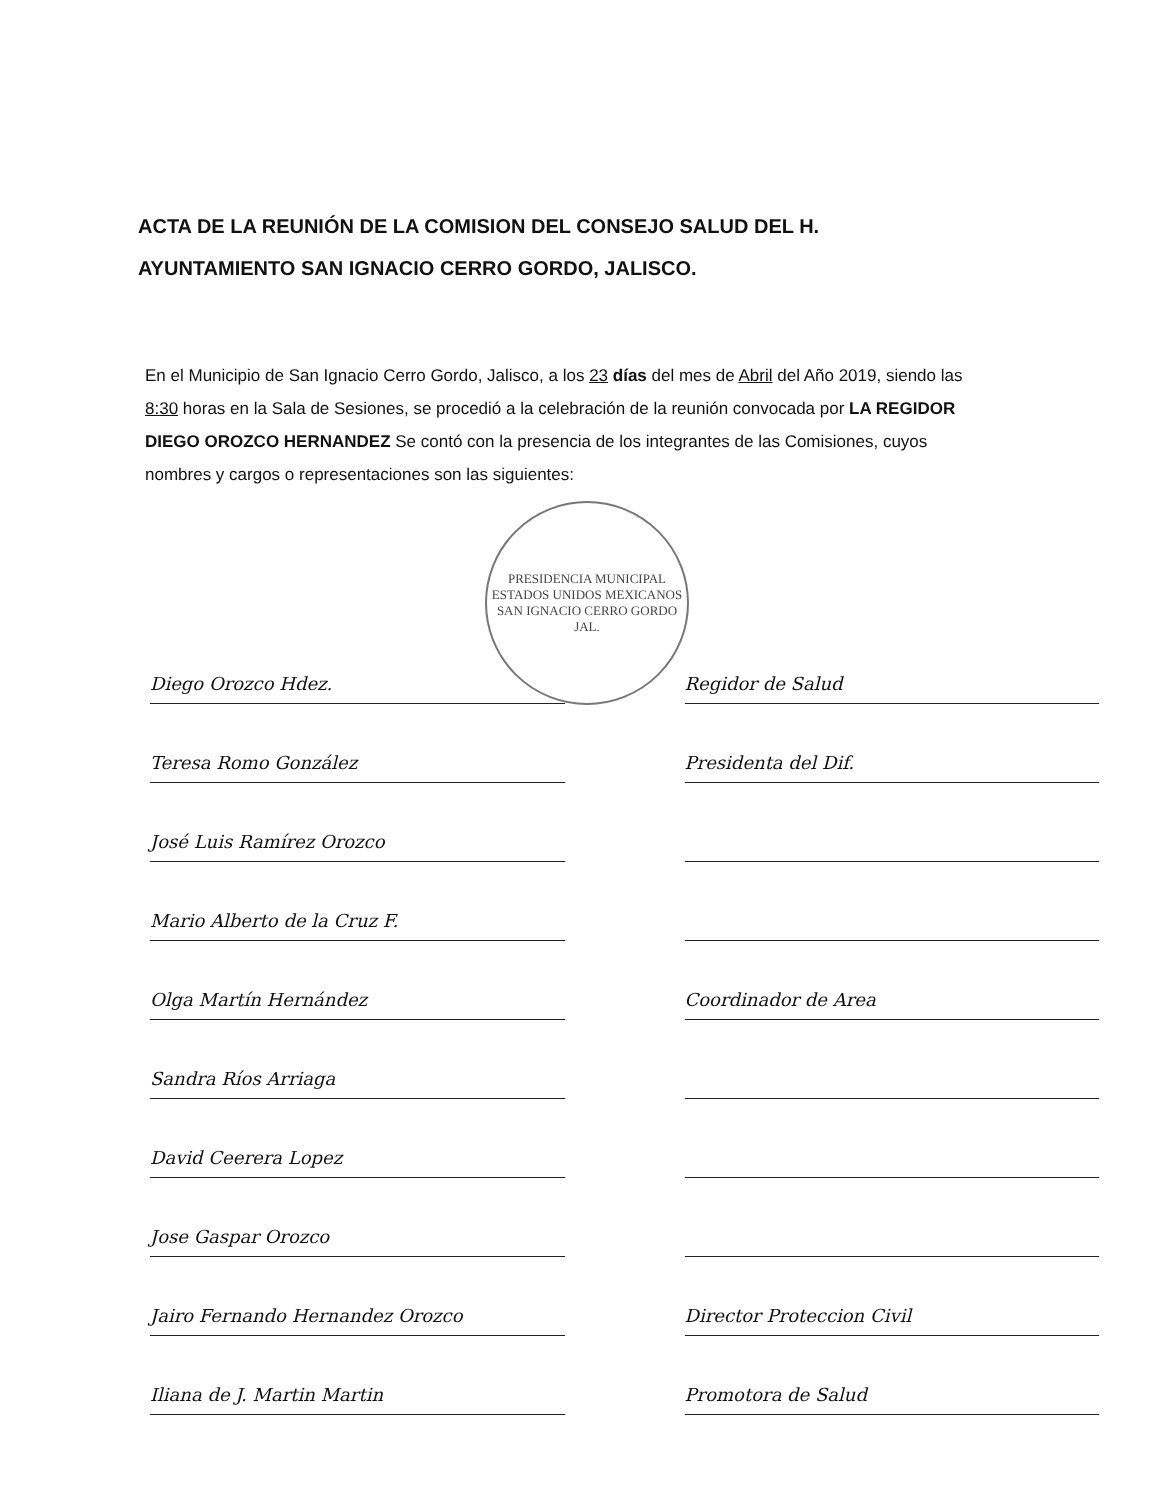ACTA DE LA REUNIÓN DE LA COMISION DEL CONSEJO SALUD DEL H. AYUNTAMIENTO SAN IGNACIO CERRO GORDO, JALISCO.
En el Municipio de San Ignacio Cerro Gordo, Jalisco, a los 23 días del mes de Abril del Año 2019, siendo las 8:30 horas en la Sala de Sesiones, se procedió a la celebración de la reunión convocada por LA REGIDOR DIEGO OROZCO HERNANDEZ Se contó con la presencia de los integrantes de las Comisiones, cuyos nombres y cargos o representaciones son las siguientes:
PRESIDENCIA MUNICIPAL
ESTADOS UNIDOS MEXICANOS
SAN IGNACIO CERRO GORDO JAL.
Diego Orozco Hdez.
Teresa Romo González
José Luis Ramírez Orozco
Mario Alberto de la Cruz F.
Olga Martín Hernández
Sandra Ríos Arriaga
David Ceerera Lopez
Jose Gaspar Orozco
Jairo Fernando Hernandez Orozco
Iliana de J. Martin Martin
Regidor de Salud
Presidenta del Dif.
Coordinador de Area
Director Proteccion Civil
Promotora de Salud